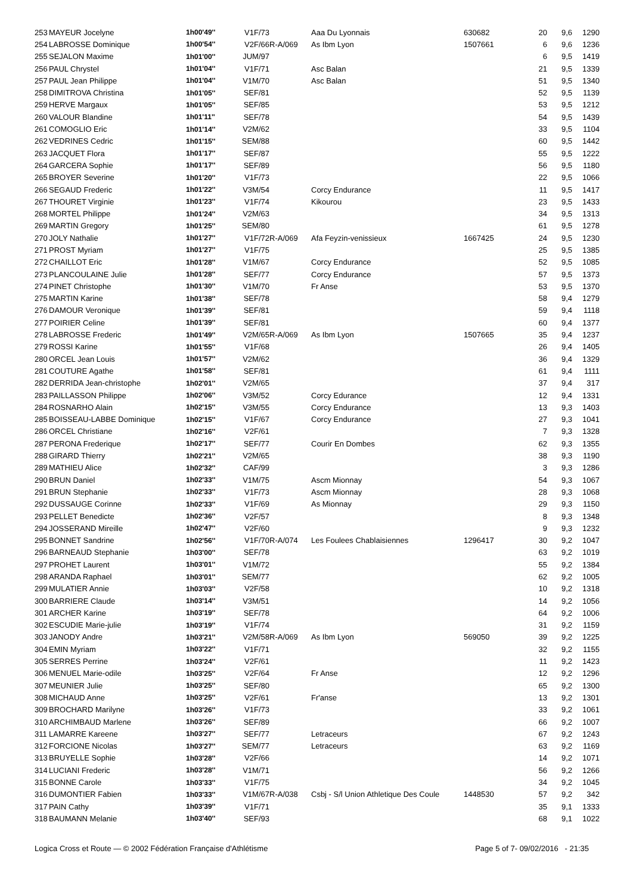| 253 | MAYEUR Jocelyne | 1h00'49'' | V1F/73 | | Aaa Du Lyonnais | 630682 | 20 | 9,6 | 1290 |
| 254 | LABROSSE Dominique | 1h00'54'' | V2F/66 | R-A/069 | As Ibm Lyon | 1507661 | 6 | 9,6 | 1236 |
| 255 | SEJALON Maxime | 1h01'00'' | JUM/97 | | | | 6 | 9,5 | 1419 |
| 256 | PAUL Chrystel | 1h01'04'' | V1F/71 | | Asc Balan | | 21 | 9,5 | 1339 |
| 257 | PAUL Jean Philippe | 1h01'04'' | V1M/70 | | Asc Balan | | 51 | 9,5 | 1340 |
| 258 | DIMITROVA Christina | 1h01'05'' | SEF/81 | | | | 52 | 9,5 | 1139 |
| 259 | HERVE Margaux | 1h01'05'' | SEF/85 | | | | 53 | 9,5 | 1212 |
| 260 | VALOUR Blandine | 1h01'11'' | SEF/78 | | | | 54 | 9,5 | 1439 |
| 261 | COMOGLIO Eric | 1h01'14'' | V2M/62 | | | | 33 | 9,5 | 1104 |
| 262 | VEDRINES Cedric | 1h01'15'' | SEM/88 | | | | 60 | 9,5 | 1442 |
| 263 | JACQUET Flora | 1h01'17'' | SEF/87 | | | | 55 | 9,5 | 1222 |
| 264 | GARCERA Sophie | 1h01'17'' | SEF/89 | | | | 56 | 9,5 | 1180 |
| 265 | BROYER Severine | 1h01'20'' | V1F/73 | | | | 22 | 9,5 | 1066 |
| 266 | SEGAUD Frederic | 1h01'22'' | V3M/54 | | Corcy Endurance | | 11 | 9,5 | 1417 |
| 267 | THOURET Virginie | 1h01'23'' | V1F/74 | | Kikourou | | 23 | 9,5 | 1433 |
| 268 | MORTEL Philippe | 1h01'24'' | V2M/63 | | | | 34 | 9,5 | 1313 |
| 269 | MARTIN Gregory | 1h01'25'' | SEM/80 | | | | 61 | 9,5 | 1278 |
| 270 | JOLY Nathalie | 1h01'27'' | V1F/72 | R-A/069 | Afa Feyzin-venissieux | 1667425 | 24 | 9,5 | 1230 |
| 271 | PROST Myriam | 1h01'27'' | V1F/75 | | | | 25 | 9,5 | 1385 |
| 272 | CHAILLOT Eric | 1h01'28'' | V1M/67 | | Corcy Endurance | | 52 | 9,5 | 1085 |
| 273 | PLANCOULAINE Julie | 1h01'28'' | SEF/77 | | Corcy Endurance | | 57 | 9,5 | 1373 |
| 274 | PINET Christophe | 1h01'30'' | V1M/70 | | Fr Anse | | 53 | 9,5 | 1370 |
| 275 | MARTIN Karine | 1h01'38'' | SEF/78 | | | | 58 | 9,4 | 1279 |
| 276 | DAMOUR Veronique | 1h01'39'' | SEF/81 | | | | 59 | 9,4 | 1118 |
| 277 | POIRIER Celine | 1h01'39'' | SEF/81 | | | | 60 | 9,4 | 1377 |
| 278 | LABROSSE Frederic | 1h01'49'' | V2M/65 | R-A/069 | As Ibm Lyon | 1507665 | 35 | 9,4 | 1237 |
| 279 | ROSSI Karine | 1h01'55'' | V1F/68 | | | | 26 | 9,4 | 1405 |
| 280 | ORCEL Jean Louis | 1h01'57'' | V2M/62 | | | | 36 | 9,4 | 1329 |
| 281 | COUTURE Agathe | 1h01'58'' | SEF/81 | | | | 61 | 9,4 | 1111 |
| 282 | DERRIDA Jean-christophe | 1h02'01'' | V2M/65 | | | | 37 | 9,4 | 317 |
| 283 | PAILLASSON Philippe | 1h02'06'' | V3M/52 | | Corcy Edurance | | 12 | 9,4 | 1331 |
| 284 | ROSNARHO Alain | 1h02'15'' | V3M/55 | | Corcy Endurance | | 13 | 9,3 | 1403 |
| 285 | BOISSEAU-LABBE Dominique | 1h02'15'' | V1F/67 | | Corcy Endurance | | 27 | 9,3 | 1041 |
| 286 | ORCEL Christiane | 1h02'16'' | V2F/61 | | | | 7 | 9,3 | 1328 |
| 287 | PERONA Frederique | 1h02'17'' | SEF/77 | | Courir En Dombes | | 62 | 9,3 | 1355 |
| 288 | GIRARD Thierry | 1h02'21'' | V2M/65 | | | | 38 | 9,3 | 1190 |
| 289 | MATHIEU Alice | 1h02'32'' | CAF/99 | | | | 3 | 9,3 | 1286 |
| 290 | BRUN Daniel | 1h02'33'' | V1M/75 | | Ascm Mionnay | | 54 | 9,3 | 1067 |
| 291 | BRUN Stephanie | 1h02'33'' | V1F/73 | | Ascm Mionnay | | 28 | 9,3 | 1068 |
| 292 | DUSSAUGE Corinne | 1h02'33'' | V1F/69 | | As Mionnay | | 29 | 9,3 | 1150 |
| 293 | PELLET Benedicte | 1h02'36'' | V2F/57 | | | | 8 | 9,3 | 1348 |
| 294 | JOSSERAND Mireille | 1h02'47'' | V2F/60 | | | | 9 | 9,3 | 1232 |
| 295 | BONNET Sandrine | 1h02'56'' | V1F/70 | R-A/074 | Les Foulees Chablaisiennes | 1296417 | 30 | 9,2 | 1047 |
| 296 | BARNEAUD Stephanie | 1h03'00'' | SEF/78 | | | | 63 | 9,2 | 1019 |
| 297 | PROHET Laurent | 1h03'01'' | V1M/72 | | | | 55 | 9,2 | 1384 |
| 298 | ARANDA Raphael | 1h03'01'' | SEM/77 | | | | 62 | 9,2 | 1005 |
| 299 | MULATIER Annie | 1h03'03'' | V2F/58 | | | | 10 | 9,2 | 1318 |
| 300 | BARRIERE Claude | 1h03'14'' | V3M/51 | | | | 14 | 9,2 | 1056 |
| 301 | ARCHER Karine | 1h03'19'' | SEF/78 | | | | 64 | 9,2 | 1006 |
| 302 | ESCUDIE Marie-julie | 1h03'19'' | V1F/74 | | | | 31 | 9,2 | 1159 |
| 303 | JANODY Andre | 1h03'21'' | V2M/58 | R-A/069 | As Ibm Lyon | 569050 | 39 | 9,2 | 1225 |
| 304 | EMIN Myriam | 1h03'22'' | V1F/71 | | | | 32 | 9,2 | 1155 |
| 305 | SERRES Perrine | 1h03'24'' | V2F/61 | | | | 11 | 9,2 | 1423 |
| 306 | MENUEL Marie-odile | 1h03'25'' | V2F/64 | | Fr Anse | | 12 | 9,2 | 1296 |
| 307 | MEUNIER Julie | 1h03'25'' | SEF/80 | | | | 65 | 9,2 | 1300 |
| 308 | MICHAUD Anne | 1h03'25'' | V2F/61 | | Fr'anse | | 13 | 9,2 | 1301 |
| 309 | BROCHARD Marilyne | 1h03'26'' | V1F/73 | | | | 33 | 9,2 | 1061 |
| 310 | ARCHIMBAUD Marlene | 1h03'26'' | SEF/89 | | | | 66 | 9,2 | 1007 |
| 311 | LAMARRE Kareene | 1h03'27'' | SEF/77 | | Letraceurs | | 67 | 9,2 | 1243 |
| 312 | FORCIONE Nicolas | 1h03'27'' | SEM/77 | | Letraceurs | | 63 | 9,2 | 1169 |
| 313 | BRUYELLE Sophie | 1h03'28'' | V2F/66 | | | | 14 | 9,2 | 1071 |
| 314 | LUCIANI Frederic | 1h03'28'' | V1M/71 | | | | 56 | 9,2 | 1266 |
| 315 | BONNE Carole | 1h03'33'' | V1F/75 | | | | 34 | 9,2 | 1045 |
| 316 | DUMONTIER Fabien | 1h03'33'' | V1M/67 | R-A/038 | Csbj - S/l Union Athletique Des Coule | 1448530 | 57 | 9,2 | 342 |
| 317 | PAIN Cathy | 1h03'39'' | V1F/71 | | | | 35 | 9,1 | 1333 |
| 318 | BAUMANN Melanie | 1h03'40'' | SEF/93 | | | | 68 | 9,1 | 1022 |
Logica Cross et Route — © 2002 Fédération Française d'Athlétisme Page 5 of 7- 09/02/2016 - 21:35